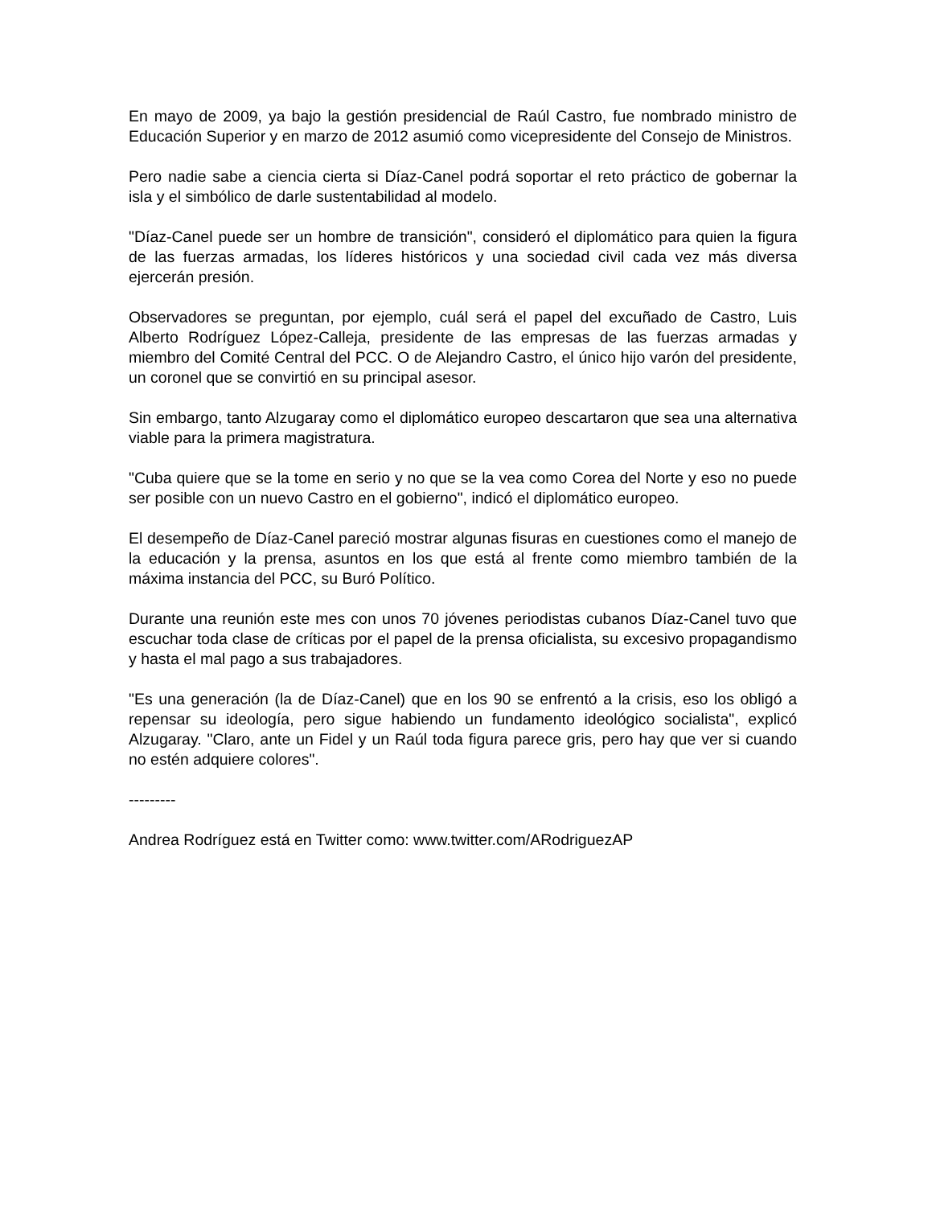En mayo de 2009, ya bajo la gestión presidencial de Raúl Castro, fue nombrado ministro de Educación Superior y en marzo de 2012 asumió como vicepresidente del Consejo de Ministros.
Pero nadie sabe a ciencia cierta si Díaz-Canel podrá soportar el reto práctico de gobernar la isla y el simbólico de darle sustentabilidad al modelo.
"Díaz-Canel puede ser un hombre de transición", consideró el diplomático para quien la figura de las fuerzas armadas, los líderes históricos y una sociedad civil cada vez más diversa ejercerán presión.
Observadores se preguntan, por ejemplo, cuál será el papel del excuñado de Castro, Luis Alberto Rodríguez López-Calleja, presidente de las empresas de las fuerzas armadas y miembro del Comité Central del PCC. O de Alejandro Castro, el único hijo varón del presidente, un coronel que se convirtió en su principal asesor.
Sin embargo, tanto Alzugaray como el diplomático europeo descartaron que sea una alternativa viable para la primera magistratura.
"Cuba quiere que se la tome en serio y no que se la vea como Corea del Norte y eso no puede ser posible con un nuevo Castro en el gobierno", indicó el diplomático europeo.
El desempeño de Díaz-Canel pareció mostrar algunas fisuras en cuestiones como el manejo de la educación y la prensa, asuntos en los que está al frente como miembro también de la máxima instancia del PCC, su Buró Político.
Durante una reunión este mes con unos 70 jóvenes periodistas cubanos Díaz-Canel tuvo que escuchar toda clase de críticas por el papel de la prensa oficialista, su excesivo propagandismo y hasta el mal pago a sus trabajadores.
"Es una generación (la de Díaz-Canel) que en los 90 se enfrentó a la crisis, eso los obligó a repensar su ideología, pero sigue habiendo un fundamento ideológico socialista", explicó Alzugaray. "Claro, ante un Fidel y un Raúl toda figura parece gris, pero hay que ver si cuando no estén adquiere colores".
---------
Andrea Rodríguez está en Twitter como: www.twitter.com/ARodriguezAP